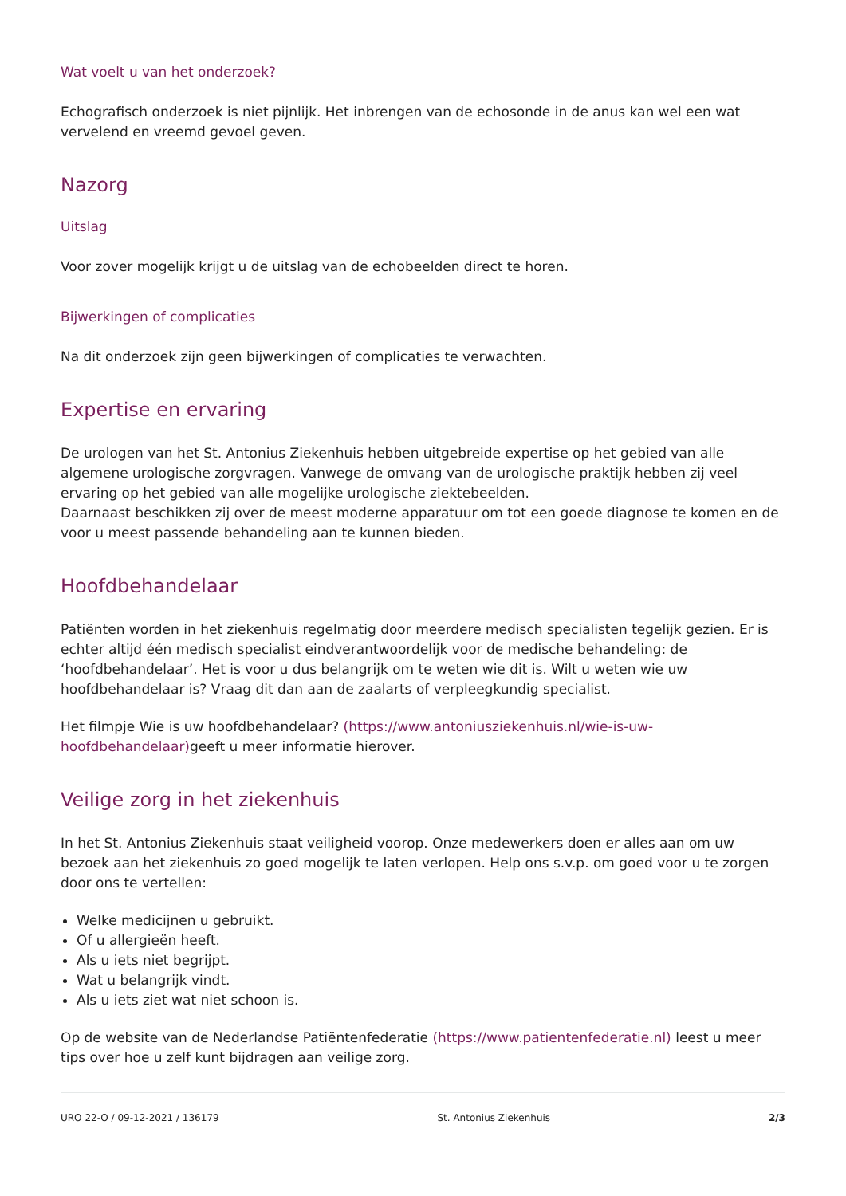Wat voelt u van het onderzoek?
Echografisch onderzoek is niet pijnlijk. Het inbrengen van de echosonde in de anus kan wel een wat vervelend en vreemd gevoel geven.
Nazorg
Uitslag
Voor zover mogelijk krijgt u de uitslag van de echobeelden direct te horen.
Bijwerkingen of complicaties
Na dit onderzoek zijn geen bijwerkingen of complicaties te verwachten.
Expertise en ervaring
De urologen van het St. Antonius Ziekenhuis hebben uitgebreide expertise op het gebied van alle algemene urologische zorgvragen. Vanwege de omvang van de urologische praktijk hebben zij veel ervaring op het gebied van alle mogelijke urologische ziektebeelden.
Daarnaast beschikken zij over de meest moderne apparatuur om tot een goede diagnose te komen en de voor u meest passende behandeling aan te kunnen bieden.
Hoofdbehandelaar
Patiënten worden in het ziekenhuis regelmatig door meerdere medisch specialisten tegelijk gezien. Er is echter altijd één medisch specialist eindverantwoordelijk voor de medische behandeling: de ‘hoofdbehandelaar’. Het is voor u dus belangrijk om te weten wie dit is. Wilt u weten wie uw hoofdbehandelaar is? Vraag dit dan aan de zaalarts of verpleegkundig specialist.
Het filmpje Wie is uw hoofdbehandelaar? (https://www.antoniusziekenhuis.nl/wie-is-uw-hoofdbehandelaar) geeft u meer informatie hierover.
Veilige zorg in het ziekenhuis
In het St. Antonius Ziekenhuis staat veiligheid voorop. Onze medewerkers doen er alles aan om uw bezoek aan het ziekenhuis zo goed mogelijk te laten verlopen. Help ons s.v.p. om goed voor u te zorgen door ons te vertellen:
Welke medicijnen u gebruikt.
Of u allergieën heeft.
Als u iets niet begrijpt.
Wat u belangrijk vindt.
Als u iets ziet wat niet schoon is.
Op de website van de Nederlandse Patiëntenfederatie (https://www.patientenfederatie.nl) leest u meer tips over hoe u zelf kunt bijdragen aan veilige zorg.
URO 22-O / 09-12-2021 / 136179 St. Antonius Ziekenhuis 2/3